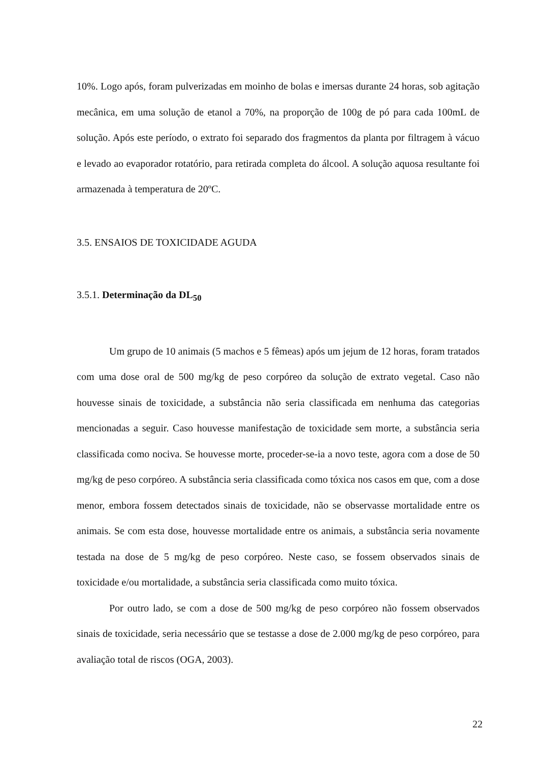10%. Logo após, foram pulverizadas em moinho de bolas e imersas durante 24 horas, sob agitação mecânica, em uma solução de etanol a 70%, na proporção de 100g de pó para cada 100mL de solução. Após este período, o extrato foi separado dos fragmentos da planta por filtragem à vácuo e levado ao evaporador rotatório, para retirada completa do álcool. A solução aquosa resultante foi armazenada à temperatura de 20ºC.
3.5. ENSAIOS DE TOXICIDADE AGUDA
3.5.1. Determinação da DL<sub>50</sub>
Um grupo de 10 animais (5 machos e 5 fêmeas) após um jejum de 12 horas, foram tratados com uma dose oral de 500 mg/kg de peso corpóreo da solução de extrato vegetal. Caso não houvesse sinais de toxicidade, a substância não seria classificada em nenhuma das categorias mencionadas a seguir. Caso houvesse manifestação de toxicidade sem morte, a substância seria classificada como nociva. Se houvesse morte, proceder-se-ia a novo teste, agora com a dose de 50 mg/kg de peso corpóreo. A substância seria classificada como tóxica nos casos em que, com a dose menor, embora fossem detectados sinais de toxicidade, não se observasse mortalidade entre os animais. Se com esta dose, houvesse mortalidade entre os animais, a substância seria novamente testada na dose de 5 mg/kg de peso corpóreo. Neste caso, se fossem observados sinais de toxicidade e/ou mortalidade, a substância seria classificada como muito tóxica.
Por outro lado, se com a dose de 500 mg/kg de peso corpóreo não fossem observados sinais de toxicidade, seria necessário que se testasse a dose de 2.000 mg/kg de peso corpóreo, para avaliação total de riscos (OGA, 2003).
22